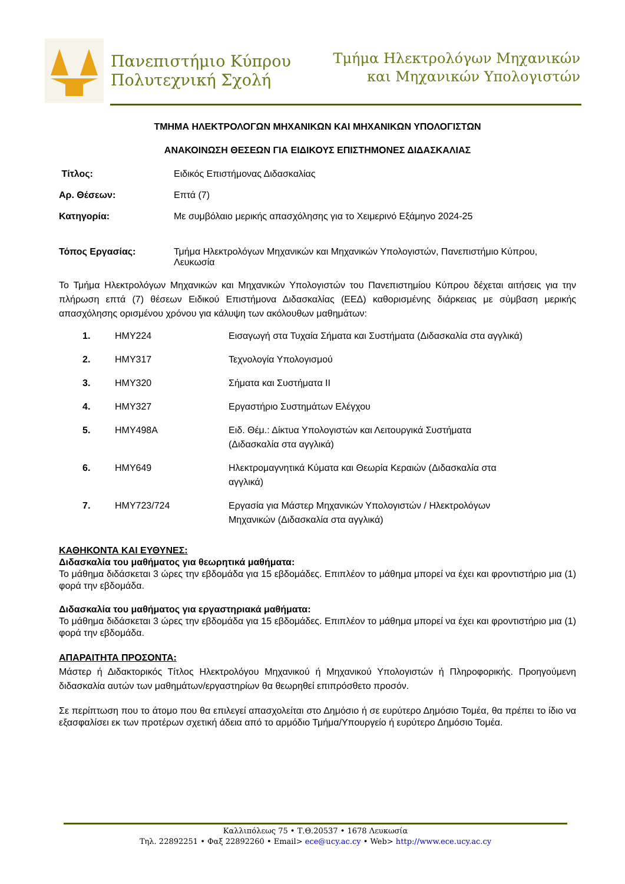Πανεπιστήμιο Κύπρου
Πολυτεχνική Σχολή
Τμήμα Ηλεκτρολόγων Μηχανικών
και Μηχανικών Υπολογιστών
ΤΜΗΜΑ ΗΛΕΚΤΡΟΛΟΓΩΝ ΜΗΧΑΝΙΚΩΝ ΚΑΙ ΜΗΧΑΝΙΚΩΝ ΥΠΟΛΟΓΙΣΤΩΝ
ΑΝΑΚΟΙΝΩΣΗ ΘΕΣΕΩΝ ΓΙΑ ΕΙΔΙΚΟΥΣ ΕΠΙΣΤΗΜΟΝΕΣ ΔΙΔΑΣΚΑΛΙΑΣ
Τίτλος: Ειδικός Επιστήμονας Διδασκαλίας
Αρ. Θέσεων: Επτά (7)
Κατηγορία: Με συμβόλαιο μερικής απασχόλησης για το Χειμερινό Εξάμηνο 2024-25
Τόπος Εργασίας: Τμήμα Ηλεκτρολόγων Μηχανικών και Μηχανικών Υπολογιστών, Πανεπιστήμιο Κύπρου, Λευκωσία
Το Τμήμα Ηλεκτρολόγων Μηχανικών και Μηχανικών Υπολογιστών του Πανεπιστημίου Κύπρου δέχεται αιτήσεις για την πλήρωση επτά (7) θέσεων Ειδικού Επιστήμονα Διδασκαλίας (ΕΕΔ) καθορισμένης διάρκειας με σύμβαση μερικής απασχόλησης ορισμένου χρόνου για κάλυψη των ακόλουθων μαθημάτων:
| 1. | HMY224 | Εισαγωγή στα Τυχαία Σήματα και Συστήματα (Διδασκαλία στα αγγλικά) |
| 2. | HMY317 | Τεχνολογία Υπολογισμού |
| 3. | HMY320 | Σήματα και Συστήματα ΙΙ |
| 4. | HMY327 | Εργαστήριο Συστημάτων Ελέγχου |
| 5. | HMY498A | Ειδ. Θέμ.: Δίκτυα Υπολογιστών και Λειτουργικά Συστήματα (Διδασκαλία στα αγγλικά) |
| 6. | HMY649 | Ηλεκτρομαγνητικά Κύματα και Θεωρία Κεραιών (Διδασκαλία στα αγγλικά) |
| 7. | HMY723/724 | Εργασία για Μάστερ Μηχανικών Υπολογιστών / Ηλεκτρολόγων Μηχανικών (Διδασκαλία στα αγγλικά) |
ΚΑΘΗΚΟΝΤΑ ΚΑΙ ΕΥΘΥΝΕΣ:
Διδασκαλία του μαθήματος για θεωρητικά μαθήματα:
Το μάθημα διδάσκεται 3 ώρες την εβδομάδα για 15 εβδομάδες. Επιπλέον το μάθημα μπορεί να έχει και φροντιστήριο μια (1) φορά την εβδομάδα.
Διδασκαλία του μαθήματος για εργαστηριακά μαθήματα:
Το μάθημα διδάσκεται 3 ώρες την εβδομάδα για 15 εβδομάδες. Επιπλέον το μάθημα μπορεί να έχει και φροντιστήριο μια (1) φορά την εβδομάδα.
ΑΠΑΡΑΙΤΗΤΑ ΠΡΟΣΟΝΤΑ:
Μάστερ ή Διδακτορικός Τίτλος Ηλεκτρολόγου Μηχανικού ή Μηχανικού Υπολογιστών ή Πληροφορικής. Προηγούμενη διδασκαλία αυτών των μαθημάτων/εργαστηρίων θα θεωρηθεί επιπρόσθετο προσόν.
Σε περίπτωση που το άτομο που θα επιλεγεί απασχολείται στο Δημόσιο ή σε ευρύτερο Δημόσιο Τομέα, θα πρέπει το ίδιο να εξασφαλίσει εκ των προτέρων σχετική άδεια από το αρμόδιο Τμήμα/Υπουργείο ή ευρύτερο Δημόσιο Τομέα.
Καλλιπόλεως 75 • Τ.Θ.20537 • 1678 Λευκωσία
Τηλ. 22892251 • Φαξ 22892260 • Email> ece@ucy.ac.cy • Web> http://www.ece.ucy.ac.cy